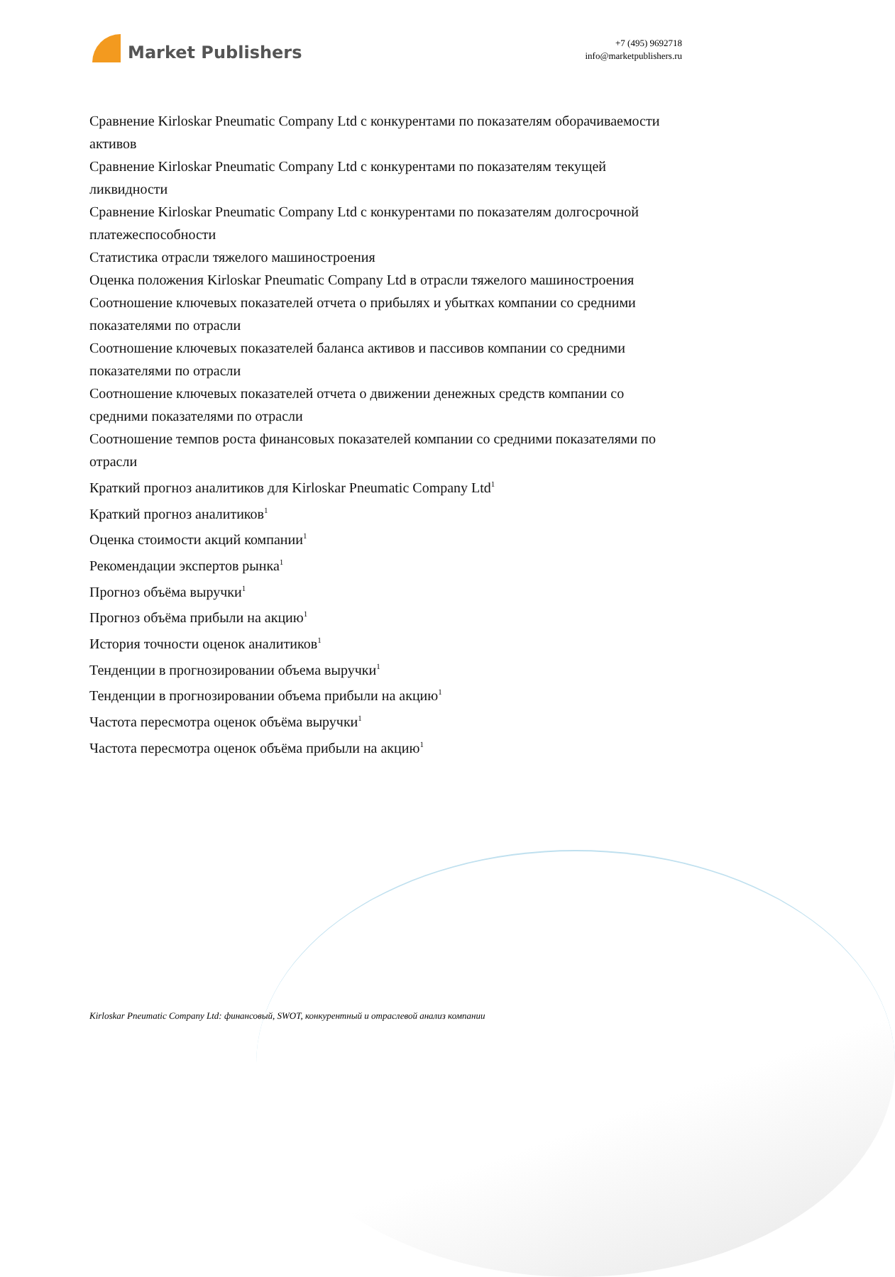Market Publishers
+7 (495) 9692718
info@marketpublishers.ru
Сравнение Kirloskar Pneumatic Company Ltd с конкурентами по показателям оборачиваемости активов
Сравнение Kirloskar Pneumatic Company Ltd с конкурентами по показателям текущей ликвидности
Сравнение Kirloskar Pneumatic Company Ltd с конкурентами по показателям долгосрочной платежеспособности
Статистика отрасли тяжелого машиностроения
Оценка положения Kirloskar Pneumatic Company Ltd в отрасли тяжелого машиностроения
Соотношение ключевых показателей отчета о прибылях и убытках компании со средними показателями по отрасли
Соотношение ключевых показателей баланса активов и пассивов компании со средними показателями по отрасли
Соотношение ключевых показателей отчета о движении денежных средств компании со средними показателями по отрасли
Соотношение темпов роста финансовых показателей компании со средними показателями по отрасли
Краткий прогноз аналитиков для Kirloskar Pneumatic Company Ltd<sup>1</sup>
Краткий прогноз аналитиков<sup>1</sup>
Оценка стоимости акций компании<sup>1</sup>
Рекомендации экспертов рынка<sup>1</sup>
Прогноз объёма выручки<sup>1</sup>
Прогноз объёма прибыли на акцию<sup>1</sup>
История точности оценок аналитиков<sup>1</sup>
Тенденции в прогнозировании объема выручки<sup>1</sup>
Тенденции в прогнозировании объема прибыли на акцию<sup>1</sup>
Частота пересмотра оценок объёма выручки<sup>1</sup>
Частота пересмотра оценок объёма прибыли на акцию<sup>1</sup>
Kirloskar Pneumatic Company Ltd: финансовый, SWOT, конкурентный и отраслевой анализ компании